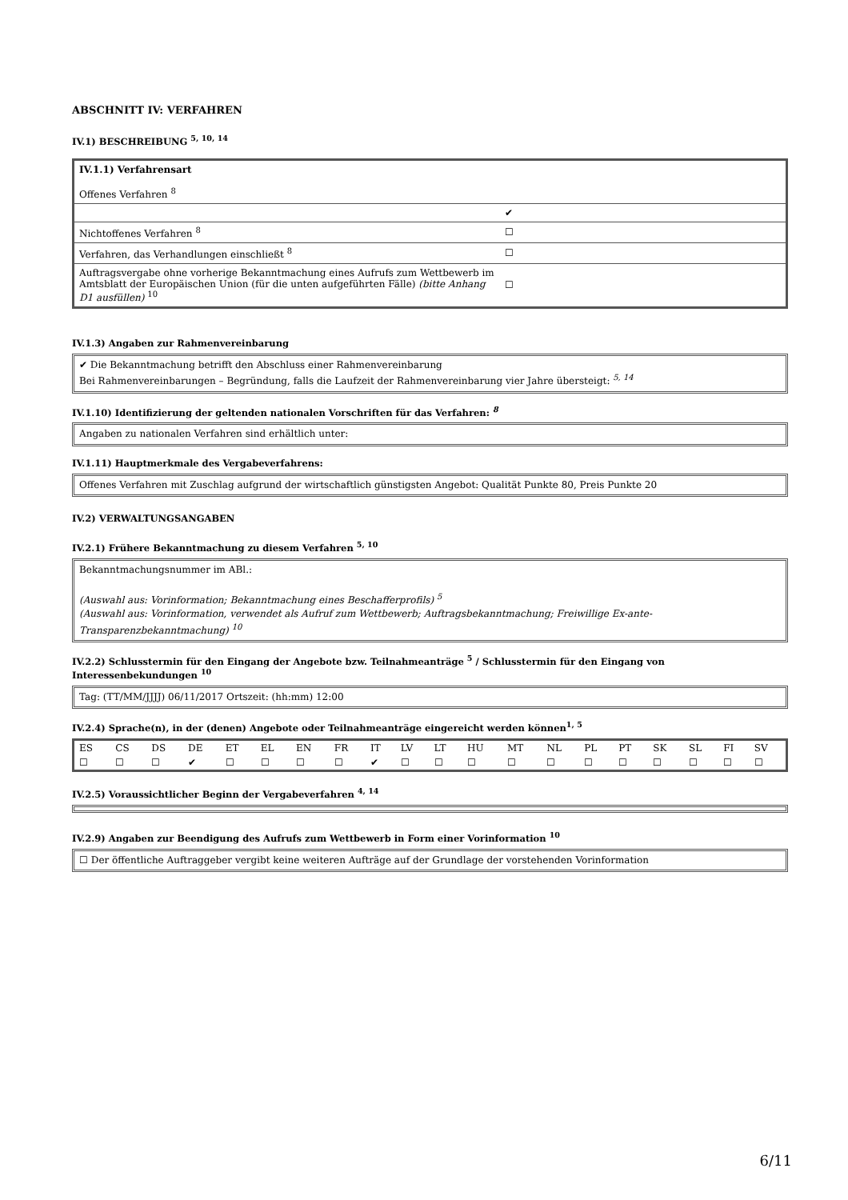ABSCHNITT IV: VERFAHREN
IV.1) BESCHREIBUNG <sup>5, 10, 14</sup>
| IV.1.1) Verfahrensart Offenes Verfahren <sup>8</sup> | |
| | ✔ |
| Nichtoffenes Verfahren <sup>8</sup> | ☐ |
| Verfahren, das Verhandlungen einschließt <sup>8</sup> | ☐ |
| Auftragsvergabe ohne vorherige Bekanntmachung eines Aufrufs zum Wettbewerb im Amtsblatt der Europäischen Union (für die unten aufgeführten Fälle) (bitte Anhang D1 ausfüllen) <sup>10</sup> | ☐ |
IV.1.3) Angaben zur Rahmenvereinbarung
✔ Die Bekanntmachung betrifft den Abschluss einer Rahmenvereinbarung
Bei Rahmenvereinbarungen – Begründung, falls die Laufzeit der Rahmenvereinbarung vier Jahre übersteigt: <sup>5, 14</sup>
IV.1.10) Identifizierung der geltenden nationalen Vorschriften für das Verfahren: <sup>8</sup>
Angaben zu nationalen Verfahren sind erhältlich unter:
IV.1.11) Hauptmerkmale des Vergabeverfahrens:
Offenes Verfahren mit Zuschlag aufgrund der wirtschaftlich günstigsten Angebot: Qualität Punkte 80, Preis Punkte 20
IV.2) VERWALTUNGSANGABEN
IV.2.1) Frühere Bekanntmachung zu diesem Verfahren <sup>5, 10</sup>
Bekanntmachungsnummer im ABl.:
(Auswahl aus: Vorinformation; Bekanntmachung eines Beschafferprofils) <sup>5</sup>
(Auswahl aus: Vorinformation, verwendet als Aufruf zum Wettbewerb; Auftragsbekanntmachung; Freiwillige Ex-ante-Transparenzbekanntmachung) <sup>10</sup>
IV.2.2) Schlusstermin für den Eingang der Angebote bzw. Teilnahmeanträge <sup>5</sup> / Schlusstermin für den Eingang von Interessenbekundungen <sup>10</sup>
Tag: (TT/MM/JJJJ) 06/11/2017 Ortszeit: (hh:mm) 12:00
IV.2.4) Sprache(n), in der (denen) Angebote oder Teilnahmeanträge eingereicht werden können<sup>1, 5</sup>
| ES | CS | DS | DE | ET | EL | EN | FR | IT | LV | LT | HU | MT | NL | PL | PT | SK | SL | FI | SV |
| ☐ | ☐ | ☐ | ✔ | ☐ | ☐ | ☐ | ☐ | ✔ | ☐ | ☐ | ☐ | ☐ | ☐ | ☐ | ☐ | ☐ | ☐ | ☐ | ☐ |
IV.2.5) Voraussichtlicher Beginn der Vergabeverfahren <sup>4, 14</sup>
IV.2.9) Angaben zur Beendigung des Aufrufs zum Wettbewerb in Form einer Vorinformation <sup>10</sup>
☐ Der öffentliche Auftraggeber vergibt keine weiteren Aufträge auf der Grundlage der vorstehenden Vorinformation
6/11